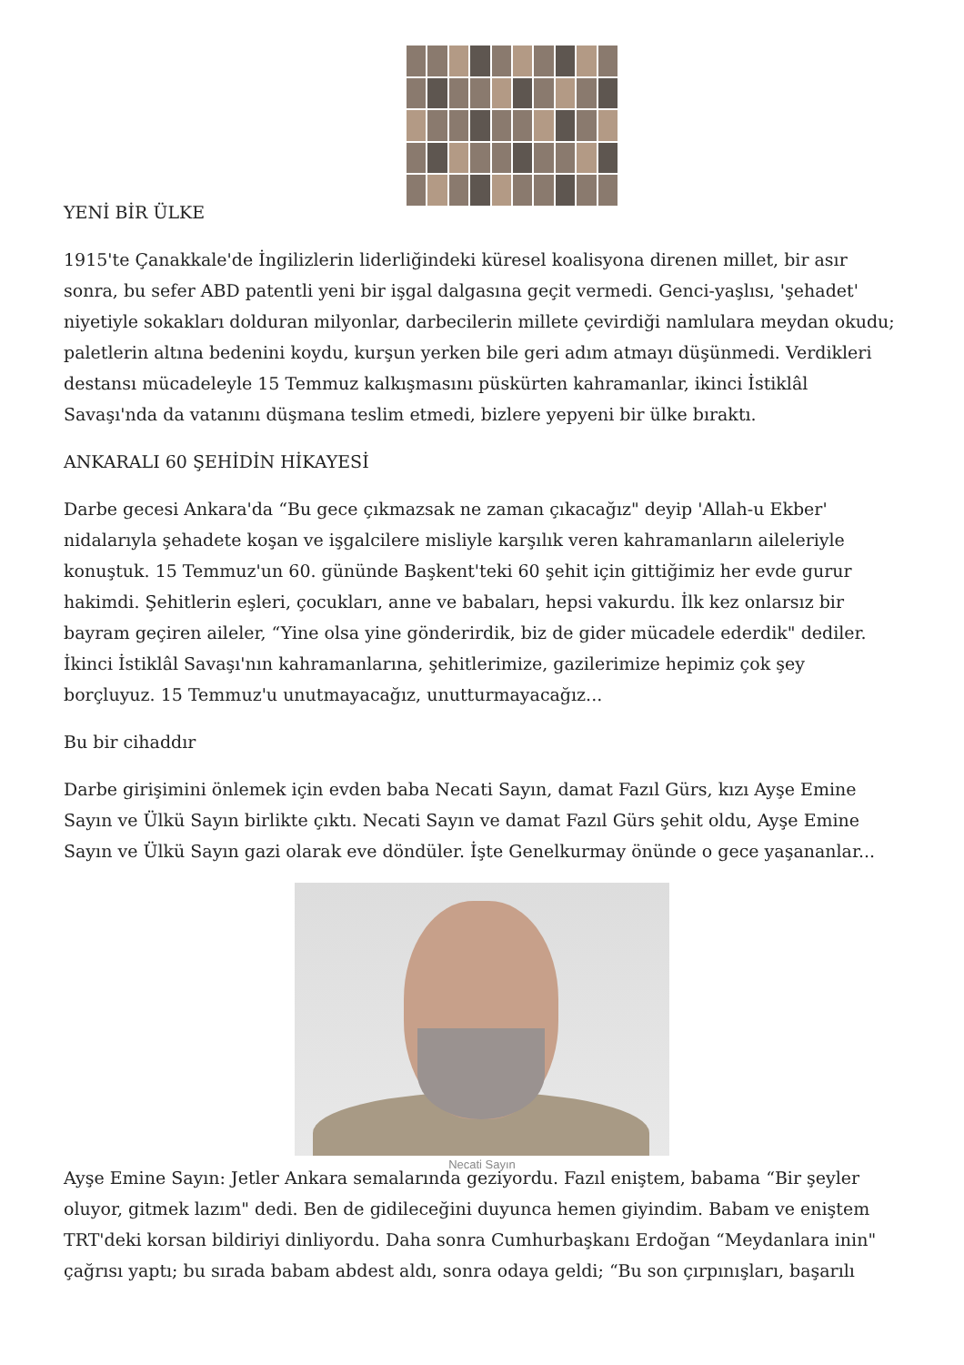YENİ BİR ÜLKE
1915'te Çanakkale'de İngilizlerin liderliğindeki küresel koalisyona direnen millet, bir asır sonra, bu sefer ABD patentli yeni bir işgal dalgasına geçit vermedi. Genci-yaşlısı, 'şehadet' niyetiyle sokakları dolduran milyonlar, darbecilerin millete çevirdiği namlulara meydan okudu; paletlerin altına bedenini koydu, kurşun yerken bile geri adım atmayı düşünmedi. Verdikleri destansı mücadeleyle 15 Temmuz kalkışmasını püskürten kahramanlar, ikinci İstiklâl Savaşı'nda da vatanını düşmana teslim etmedi, bizlere yepyeni bir ülke bıraktı.
ANKARALI 60 ŞEHİDİN HİKAYESİ
Darbe gecesi Ankara'da “Bu gece çıkmazsak ne zaman çıkacağız" deyip 'Allah-u Ekber' nidalarıyla şehadete koşan ve işgalcilere misliyle karşılık veren kahramanların aileleriyle konuştuk. 15 Temmuz'un 60. gününde Başkent'teki 60 şehit için gittiğimiz her evde gurur hakimdi. Şehitlerin eşleri, çocukları, anne ve babaları, hepsi vakurdu. İlk kez onlarsız bir bayram geçiren aileler, “Yine olsa yine gönderirdik, biz de gider mücadele ederdik" dediler. İkinci İstiklâl Savaşı'nın kahramanlarına, şehitlerimize, gazilerimize hepimiz çok şey borçluyuz. 15 Temmuz'u unutmayacağız, unutturmayacağız...
Bu bir cihaddır
Darbe girişimini önlemek için evden baba Necati Sayın, damat Fazıl Gürs, kızı Ayşe Emine Sayın ve Ülkü Sayın birlikte çıktı. Necati Sayın ve damat Fazıl Gürs şehit oldu, Ayşe Emine Sayın ve Ülkü Sayın gazi olarak eve döndüler. İşte Genelkurmay önünde o gece yaşananlar...
Necati Sayın
Ayşe Emine Sayın: Jetler Ankara semalarında geziyordu. Fazıl eniştem, babama “Bir şeyler oluyor, gitmek lazım" dedi. Ben de gidileceğini duyunca hemen giyindim. Babam ve eniştem TRT'deki korsan bildiriyi dinliyordu. Daha sonra Cumhurbaşkanı Erdoğan “Meydanlara inin" çağrısı yaptı; bu sırada babam abdest aldı, sonra odaya geldi; “Bu son çırpınışları, başarılı